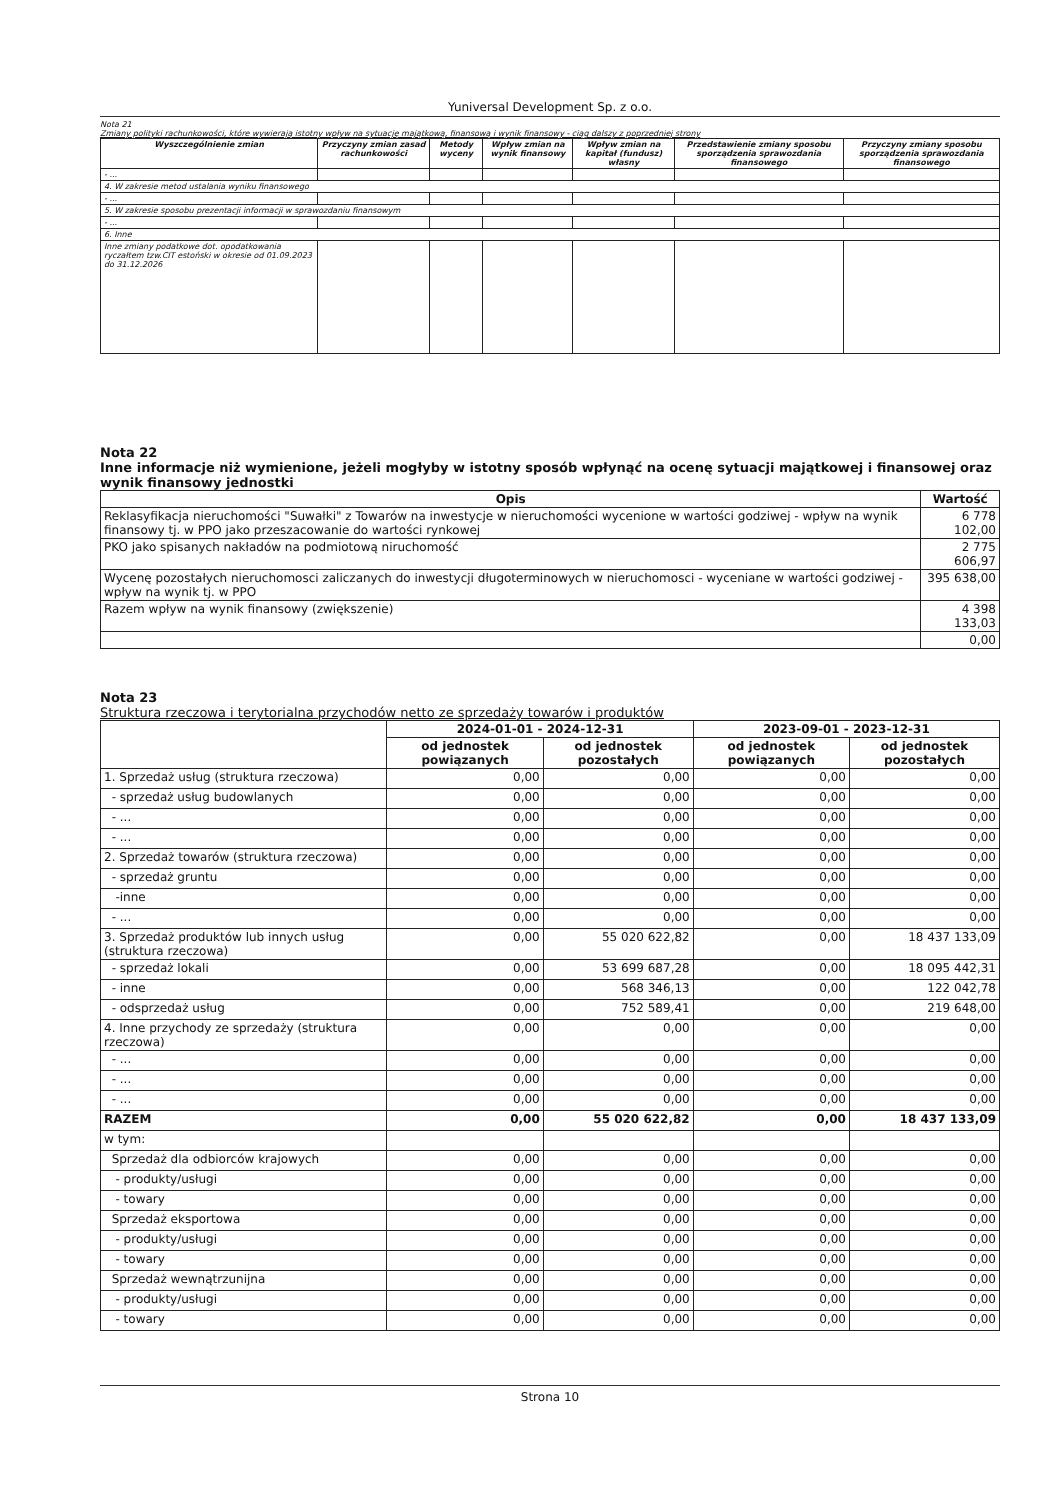Yuniversal Development Sp. z o.o.
Nota 21
Zmiany polityki rachunkowości, które wywierają istotny wpływ na sytuację majątkową, finansową i wynik finansowy - ciąg dalszy z poprzedniej strony
| Wyszczególnienie zmian | Przyczyny zmian zasad rachunkowości | Metody wyceny | Wpływ zmian na wynik finansowy | Wpływ zmian na kapitał (fundusz) własny | Przedstawienie zmiany sposobu sporządzenia sprawozdania finansowego | Przyczyny zmiany sposobu sporządzenia sprawozdania finansowego |
| --- | --- | --- | --- | --- | --- | --- |
| - ... | | | | | | |
| 4. W zakresie metod ustalania wyniku finansowego | | | | | | |
| - ... | | | | | | |
| 5. W zakresie sposobu prezentacji informacji w sprawozdaniu finansowym | | | | | | |
| - ... | | | | | | |
| 6. Inne | | | | | | |
| Inne zmiany podatkowe dot. opodatkowania ryczałtem tzw.CIT estoński w okresie od 01.09.2023 do 31.12.2026 | | | | | | |
Nota 22
Inne informacje niż wymienione, jeżeli mogłyby w istotny sposób wpłynąć na ocenę sytuacji majątkowej i finansowej oraz wynik finansowy jednostki
| Opis | Wartość |
| --- | --- |
| Reklasyfikacja nieruchomości "Suwałki" z Towarów na inwestycje w nieruchomości wycenione w wartości godziwej - wpływ na wynik finansowy tj. w PPO jako przeszacowanie do wartości rynkowej | 6 778 102,00 |
| PKO jako spisanych nakładów na podmiotową niruchomość | 2 775 606,97 |
| Wycenę pozostałych nieruchomosci zaliczanych do inwestycji długoterminowych w nieruchomosci - wyceniane w wartości godziwej - wpływ na wynik tj. w PPO | 395 638,00 |
| Razem wpływ na wynik finansowy (zwiększenie) | 4 398 133,03 |
| | 0,00 |
Nota 23
Struktura rzeczowa i terytorialna przychodów netto ze sprzedaży towarów i produktów
| | 2024-01-01 - 2024-12-31 | | 2023-09-01 - 2023-12-31 | |
| --- | --- | --- | --- | --- |
| | od jednostek powiązanych | od jednostek pozostałych | od jednostek powiązanych | od jednostek pozostałych |
| 1. Sprzedaż usług (struktura rzeczowa) | 0,00 | 0,00 | 0,00 | 0,00 |
| - sprzedaż usług budowlanych | 0,00 | 0,00 | 0,00 | 0,00 |
| - ... | 0,00 | 0,00 | 0,00 | 0,00 |
| - ... | 0,00 | 0,00 | 0,00 | 0,00 |
| 2. Sprzedaż towarów (struktura rzeczowa) | 0,00 | 0,00 | 0,00 | 0,00 |
| - sprzedaż gruntu | 0,00 | 0,00 | 0,00 | 0,00 |
| -inne | 0,00 | 0,00 | 0,00 | 0,00 |
| - ... | 0,00 | 0,00 | 0,00 | 0,00 |
| 3. Sprzedaż produktów lub innych usług (struktura rzeczowa) | 0,00 | 55 020 622,82 | 0,00 | 18 437 133,09 |
| - sprzedaż lokali | 0,00 | 53 699 687,28 | 0,00 | 18 095 442,31 |
| - inne | 0,00 | 568 346,13 | 0,00 | 122 042,78 |
| - odsprzedaż usług | 0,00 | 752 589,41 | 0,00 | 219 648,00 |
| 4. Inne przychody ze sprzedaży (struktura rzeczowa) | 0,00 | 0,00 | 0,00 | 0,00 |
| - ... | 0,00 | 0,00 | 0,00 | 0,00 |
| - ... | 0,00 | 0,00 | 0,00 | 0,00 |
| - ... | 0,00 | 0,00 | 0,00 | 0,00 |
| RAZEM | 0,00 | 55 020 622,82 | 0,00 | 18 437 133,09 |
| w tym: | | | | |
| Sprzedaż dla odbiorców krajowych | 0,00 | 0,00 | 0,00 | 0,00 |
| - produkty/usługi | 0,00 | 0,00 | 0,00 | 0,00 |
| - towary | 0,00 | 0,00 | 0,00 | 0,00 |
| Sprzedaż eksportowa | 0,00 | 0,00 | 0,00 | 0,00 |
| - produkty/usługi | 0,00 | 0,00 | 0,00 | 0,00 |
| - towary | 0,00 | 0,00 | 0,00 | 0,00 |
| Sprzedaż wewnątrzunijna | 0,00 | 0,00 | 0,00 | 0,00 |
| - produkty/usługi | 0,00 | 0,00 | 0,00 | 0,00 |
| - towary | 0,00 | 0,00 | 0,00 | 0,00 |
Strona 10